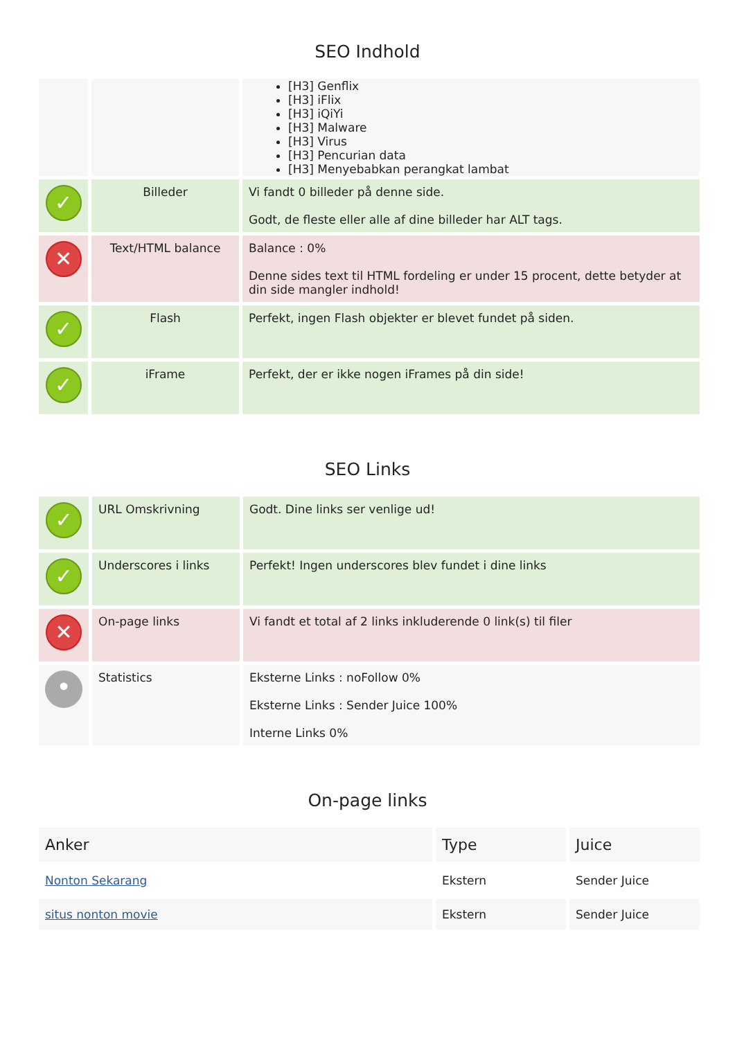SEO Indhold
| | | [H3] Genflix [H3] iFlix [H3] iQiYi [H3] Malware [H3] Virus [H3] Pencurian data [H3] Menyebabkan perangkat lambat |
| ✓ | Billeder | Vi fandt 0 billeder på denne side. Godt, de fleste eller alle af dine billeder har ALT tags. |
| ✕ | Text/HTML balance | Balance : 0% Denne sides text til HTML fordeling er under 15 procent, dette betyder at din side mangler indhold! |
| ✓ | Flash | Perfekt, ingen Flash objekter er blevet fundet på siden. |
| ✓ | iFrame | Perfekt, der er ikke nogen iFrames på din side! |
SEO Links
| ✓ | URL Omskrivning | Godt. Dine links ser venlige ud! |
| ✓ | Underscores i links | Perfekt! Ingen underscores blev fundet i dine links |
| ✕ | On-page links | Vi fandt et total af 2 links inkluderende 0 link(s) til filer |
| • | Statistics | Eksterne Links : noFollow 0% Eksterne Links : Sender Juice 100% Interne Links 0% |
On-page links
| Anker | Type | Juice |
| --- | --- | --- |
| Nonton Sekarang | Ekstern | Sender Juice |
| situs nonton movie | Ekstern | Sender Juice |